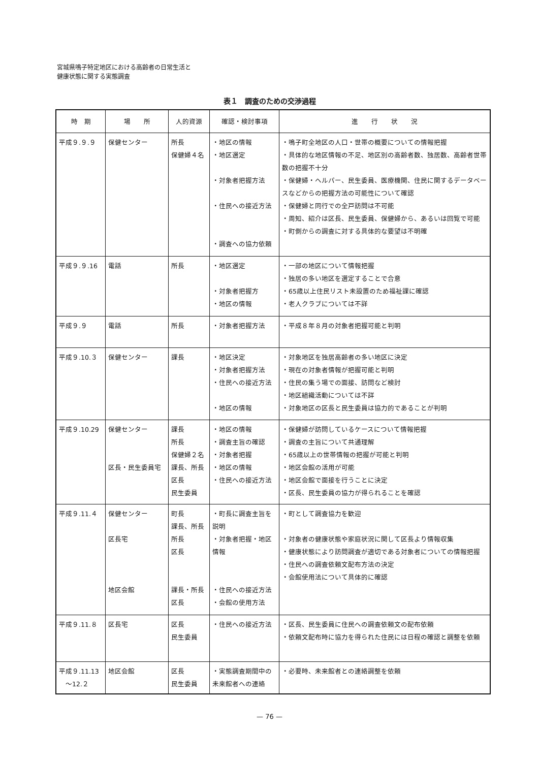宮城県鳴子特定地区における高齢者の日常生活と
健康状態に関する実態調査
表１　調査のための交渉過程
| 時 期 | 場 所 | 人的資源 | 確認・検討事項 | 進 行 状 況 |
| --- | --- | --- | --- | --- |
| 平成９.９.９ | 保健センター | 所長 保健婦４名 | ・地区の情報 ・地区選定 ・対象者把握方法 ・住民への接近方法 ・調査への協力依頼 | ・鳴子町全地区の人口・世帯の概要についての情報把握 ・具体的な地区情報の不足、地区別の高齢者数、独居数、高齢者世帯数の把握不十分 ・保健婦・ヘルパー、民生委員、医療機関、住民に関するデータベースなどからの把握方法の可能性について確認 ・保健婦と同行での全戸訪問は不可能 ・周知、紹介は区長、民生委員、保健婦から、あるいは回覧で可能 ・町側からの調査に対する具体的な要望は不明確 |
| 平成９.９.16 | 電話 | 所長 | ・地区選定 ・対象者把握方 ・地区の情報 | ・一部の地区について情報把握 ・独居の多い地区を選定することで合意 ・65歳以上住民リスト未設置のため福祉課に確認 ・老人クラブについては不詳 |
| 平成９.９ | 電話 | 所長 | ・対象者把握方法 | ・平成８年８月の対象者把握可能と判明 |
| 平成９.10.３ | 保健センター | 課長 | ・地区決定 ・対象者把握方法 ・住民への接近方法 ・地区の情報 | ・対象地区を独居高齢者の多い地区に決定 ・現在の対象者情報が把握可能と判明 ・住民の集う場での面接、訪問など検討 ・地区組織活動については不詳 ・対象地区の区長と民生委員は協力的であることが判明 |
| 平成９.10.29 | 保健センター 区長・民生委員宅 | 課長 所長 保健婦２名 課長、所長 区長 民生委員 | ・地区の情報 ・調査主旨の確認 ・対象者把握 ・地区の情報 ・住民への接近方法 | ・保健婦が訪問しているケースについて情報把握 ・調査の主旨について共通理解 ・65歳以上の世帯情報の把握が可能と判明 ・地区会館の活用が可能 ・地区会館で面接を行うことに決定 ・区長、民生委員の協力が得られることを確認 |
| 平成９.11.４ | 保健センター 区長宅 地区会館 | 町長 課長、所長 所長 区長 課長・所長 区長 | ・町長に調査主旨を説明 ・対象者把握・地区情報 ・住民への接近方法 ・会館の使用方法 | ・町として調査協力を歓迎 ・対象者の健康状態や家庭状況に関して区長より情報収集 ・健康状態により訪問調査が適切である対象者についての情報把握 ・住民への調査依頼文配布方法の決定 ・会館使用法について具体的に確認 |
| 平成９.11.８ | 区長宅 | 区長 民生委員 | ・住民への接近方法 | ・区長、民生委員に住民への調査依頼文の配布依頼 ・依頼文配布時に協力を得られた住民には日程の確認と調整を依頼 |
| 平成９.11.13 ～12.２ | 地区会館 | 区長 民生委員 | ・実態調査期間中の未来館者への連絡 | ・必要時、未来館者との連絡調整を依頼 |
— 76 —